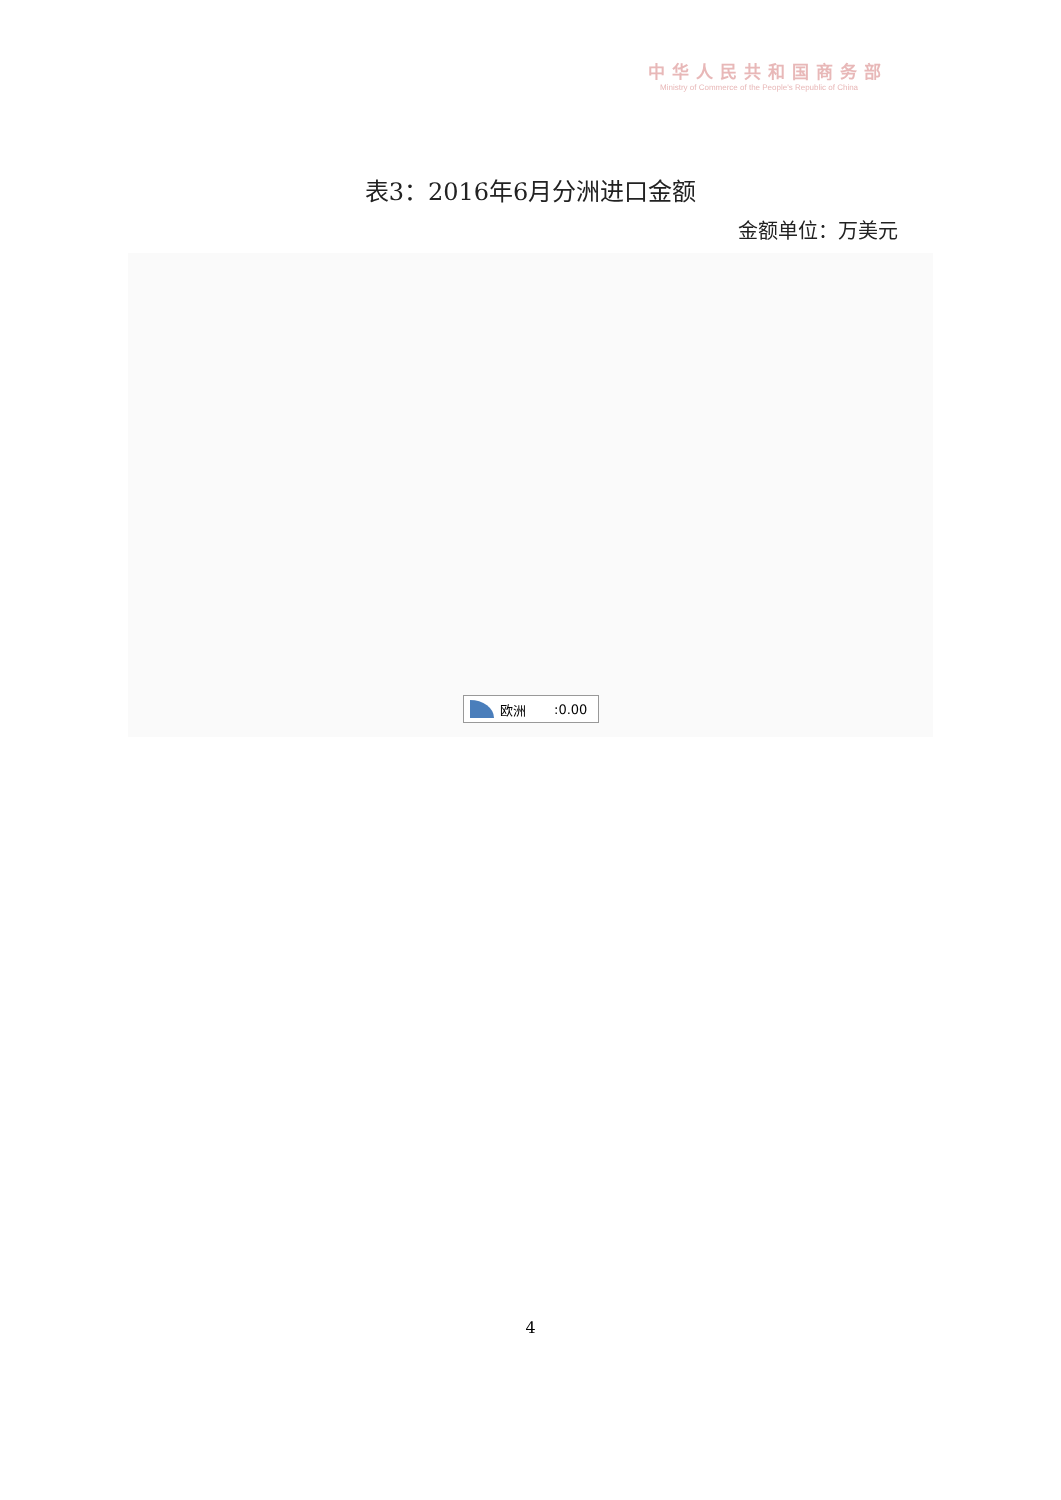中华人民共和国商务部
Ministry of Commerce of the People's Republic of China
表3：2016年6月分洲进口金额
金额单位：万美元
欧洲:0.00
4